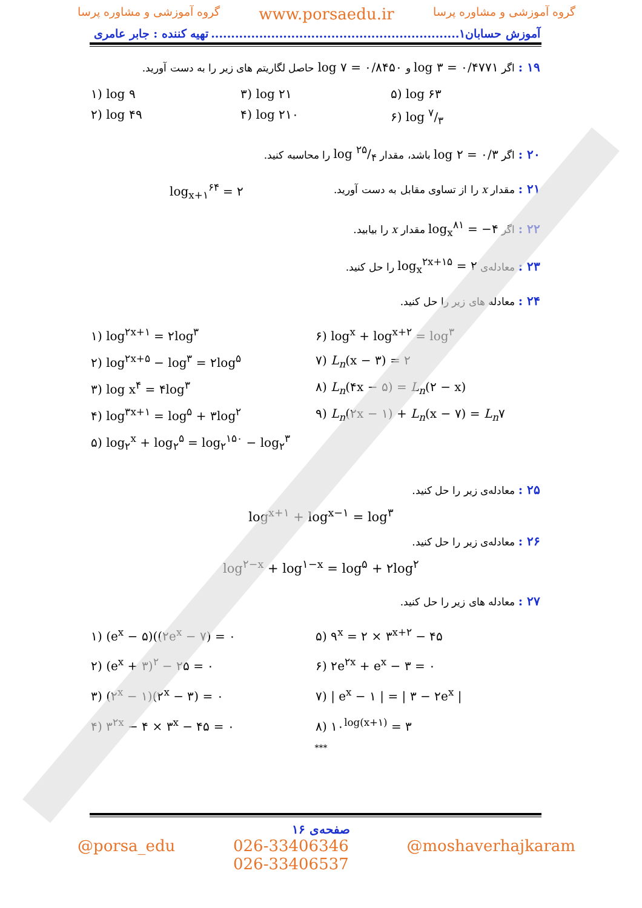گروه آموزشی و مشاوره پرسا www.porsaedu.ir گروه آموزشی و مشاوره پرسا
آموزش حسابان۱.............................................................. تهیه کننده : جابر عامری
۱۹ : اگر log ۳ = ۰/۴۷۷۱ و log ۷ = ۰/۸۴۵۰ حاصل لگاریتم های زیر را به دست آورید.
۱) log ۹ ۳) log ۲۱ ۵) log ۶۳ ۲) log ۴۹ ۴) log ۲۱۰ ۶) log ۷/۳
۲۰ : اگر log ۲ = ۰/۳ باشد، مقدار log ۲۵/۴ را محاسبه کنید.
۲۱ : مقدار x را از تساوی مقابل به دست آورید. log<sub>x+۱</sub><sup>۶۴</sup> = ۲
۲۲ : اگر log<sub>x</sub><sup>۸۱</sup> = −۴ مقدار x را بیابید.
۲۳ : معادله‌ی log<sub>x</sub><sup>۲x+۱۵</sup> = ۲ را حل کنید.
۲۴ : معادله های زیر را حل کنید.
۱) log<sup>۲x+۱</sup> = ۲log<sup>۳</sup> ۶) log<sup>x</sup> + log<sup>x+۲</sup> = log<sup>۳</sup> ۲) log<sup>۲x+۵</sup> − log<sup>۳</sup> = ۲log<sup>۵</sup> ۷) L<sub>n</sub>(x − ۳) = ۲ ۳) log x<sup>۴</sup> = ۴log<sup>۳</sup> ۸) L<sub>n</sub>(۴x − ۵) = L<sub>n</sub>(۲ − x) ۴) log<sup>۳x+۱</sup> = log<sup>۵</sup> + ۳log<sup>۲</sup> ۹) L<sub>n</sub>(۲x − ۱) + L<sub>n</sub>(x − ۷) = L<sub>n</sub>۷ ۵) log<sub>۲</sub><sup>x</sup> + log<sub>۲</sub><sup>۵</sup> = log<sub>۲</sub><sup>۱۵۰</sup> − log<sub>۲</sub><sup>۳</sup>
۲۵ : معادله‌ی زیر را حل کنید.
log<sup>x+۱</sup> + log<sup>x−۱</sup> = log<sup>۳</sup>
۲۶ : معادله‌ی زیر را حل کنید.
log<sup>۲−x</sup> + log<sup>۱−x</sup> = log<sup>۵</sup> + ۲log<sup>۲</sup>
۲۷ : معادله های زیر را حل کنید.
۱) (e<sup>x</sup> − ۵)((۲e<sup>x</sup> − ۷) = ۰ ۵) ۹<sup>x</sup> = ۲ × ۳<sup>x+۲</sup> − ۴۵ ۲) (e<sup>x</sup> + ۳)<sup>۲</sup> − ۲۵ = ۰ ۶) ۲e<sup>۲x</sup> + e<sup>x</sup> − ۳ = ۰ ۳) (۲<sup>x</sup> − ۱)(۲<sup>x</sup> − ۳) = ۰ ۷) | e<sup>x</sup> − ۱ | = | ۳ − ۲e<sup>x</sup> | ۴) ۳<sup>۲x</sup> − ۴ × ۳<sup>x</sup> − ۴۵ = ۰ ۸) ۱۰<sup>log(x+۱)</sup> = ۳
***
صفحه‌ی ۱۶
@porsa_edu 026-33406346
026-33406537 @moshaverhajkaram